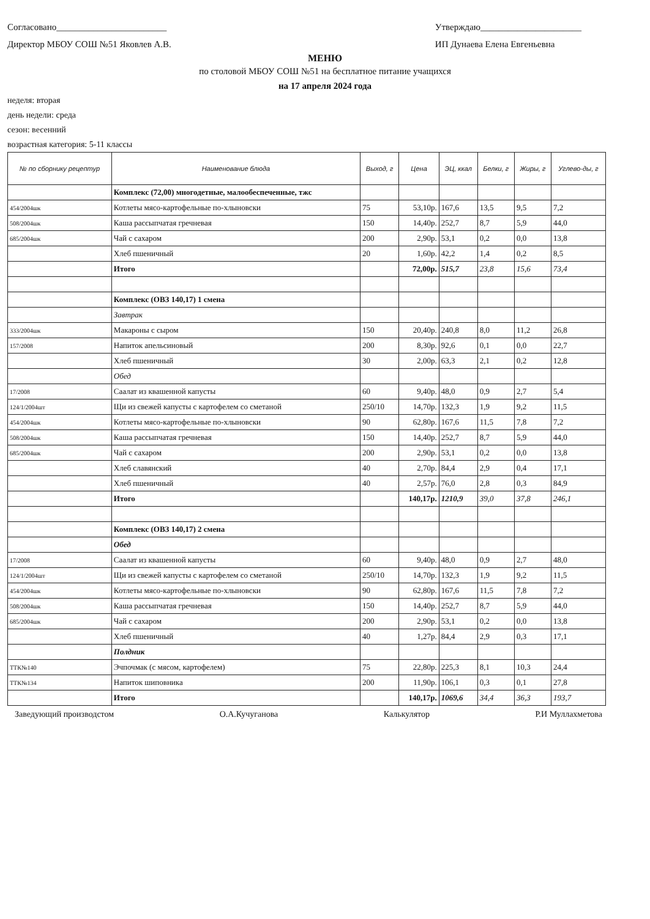Согласовано________________________
Директор МБОУ СОШ №51 Яковлев А.В.
Утверждаю______________________
ИП Дунаева Елена Евгеньевна
МЕНЮ
по столовой МБОУ СОШ №51 на бесплатное питание учащихся
на 17 апреля 2024 года
неделя: вторая
день недели: среда
сезон: весенний
возрастная категория: 5-11 классы
| № по сборнику рецептур | Наименование блюда | Выход, г | Цена | ЭЦ, ккал | Белки, г | Жиры, г | Углево-ды, г |
| --- | --- | --- | --- | --- | --- | --- | --- |
| | Комплекс (72,00) многодетные, малообеспеченные, тжс | | | | | | |
| 454/2004шк | Котлеты мясо-картофельные по-хлыновски | 75 | 53,10р. | 167,6 | 13,5 | 9,5 | 7,2 |
| 508/2004шк | Каша рассыпчатая гречневая | 150 | 14,40р. | 252,7 | 8,7 | 5,9 | 44,0 |
| 685/2004шк | Чай с сахаром | 200 | 2,90р. | 53,1 | 0,2 | 0,0 | 13,8 |
| | Хлеб пшеничный | 20 | 1,60р. | 42,2 | 1,4 | 0,2 | 8,5 |
| | Итого | | 72,00р. | 515,7 | 23,8 | 15,6 | 73,4 |
| | Комплекс (ОВЗ 140,17) 1 смена | | | | | | |
| | Завтрак | | | | | | |
| 333/2004шк | Макароны с сыром | 150 | 20,40р. | 240,8 | 8,0 | 11,2 | 26,8 |
| 157/2008 | Напиток апельсиновый | 200 | 8,30р. | 92,6 | 0,1 | 0,0 | 22,7 |
| | Хлеб пшеничный | 30 | 2,00р. | 63,3 | 2,1 | 0,2 | 12,8 |
| | Обед | | | | | | |
| 17/2008 | Саалат из квашенной капусты | 60 | 9,40р. | 48,0 | 0,9 | 2,7 | 5,4 |
| 124/1/2004шт | Щи из свежей капусты с картофелем со сметаной | 250/10 | 14,70р. | 132,3 | 1,9 | 9,2 | 11,5 |
| 454/2004шк | Котлеты мясо-картофельные по-хлыновски | 90 | 62,80р. | 167,6 | 11,5 | 7,8 | 7,2 |
| 508/2004шк | Каша рассыпчатая гречневая | 150 | 14,40р. | 252,7 | 8,7 | 5,9 | 44,0 |
| 685/2004шк | Чай с сахаром | 200 | 2,90р. | 53,1 | 0,2 | 0,0 | 13,8 |
| | Хлеб славянский | 40 | 2,70р. | 84,4 | 2,9 | 0,4 | 17,1 |
| | Хлеб пшеничный | 40 | 2,57р. | 76,0 | 2,8 | 0,3 | 84,9 |
| | Итого | | 140,17р. | 1210,9 | 39,0 | 37,8 | 246,1 |
| | Комплекс (ОВЗ 140,17) 2 смена | | | | | | |
| | Обед | | | | | | |
| 17/2008 | Саалат из квашенной капусты | 60 | 9,40р. | 48,0 | 0,9 | 2,7 | 48,0 |
| 124/1/2004шт | Щи из свежей капусты с картофелем со сметаной | 250/10 | 14,70р. | 132,3 | 1,9 | 9,2 | 11,5 |
| 454/2004шк | Котлеты мясо-картофельные по-хлыновски | 90 | 62,80р. | 167,6 | 11,5 | 7,8 | 7,2 |
| 508/2004шк | Каша рассыпчатая гречневая | 150 | 14,40р. | 252,7 | 8,7 | 5,9 | 44,0 |
| 685/2004шк | Чай с сахаром | 200 | 2,90р. | 53,1 | 0,2 | 0,0 | 13,8 |
| | Хлеб пшеничный | 40 | 1,27р. | 84,4 | 2,9 | 0,3 | 17,1 |
| | Полдник | | | | | | |
| ТТК№140 | Эчпочмак (с мясом, картофелем) | 75 | 22,80р. | 225,3 | 8,1 | 10,3 | 24,4 |
| ТТК№134 | Напиток шиповника | 200 | 11,90р. | 106,1 | 0,3 | 0,1 | 27,8 |
| | Итого | | 140,17р. | 1069,6 | 34,4 | 36,3 | 193,7 |
Заведующий производстом О.А.Кучуганова Калькулятор Р.И Муллахметова